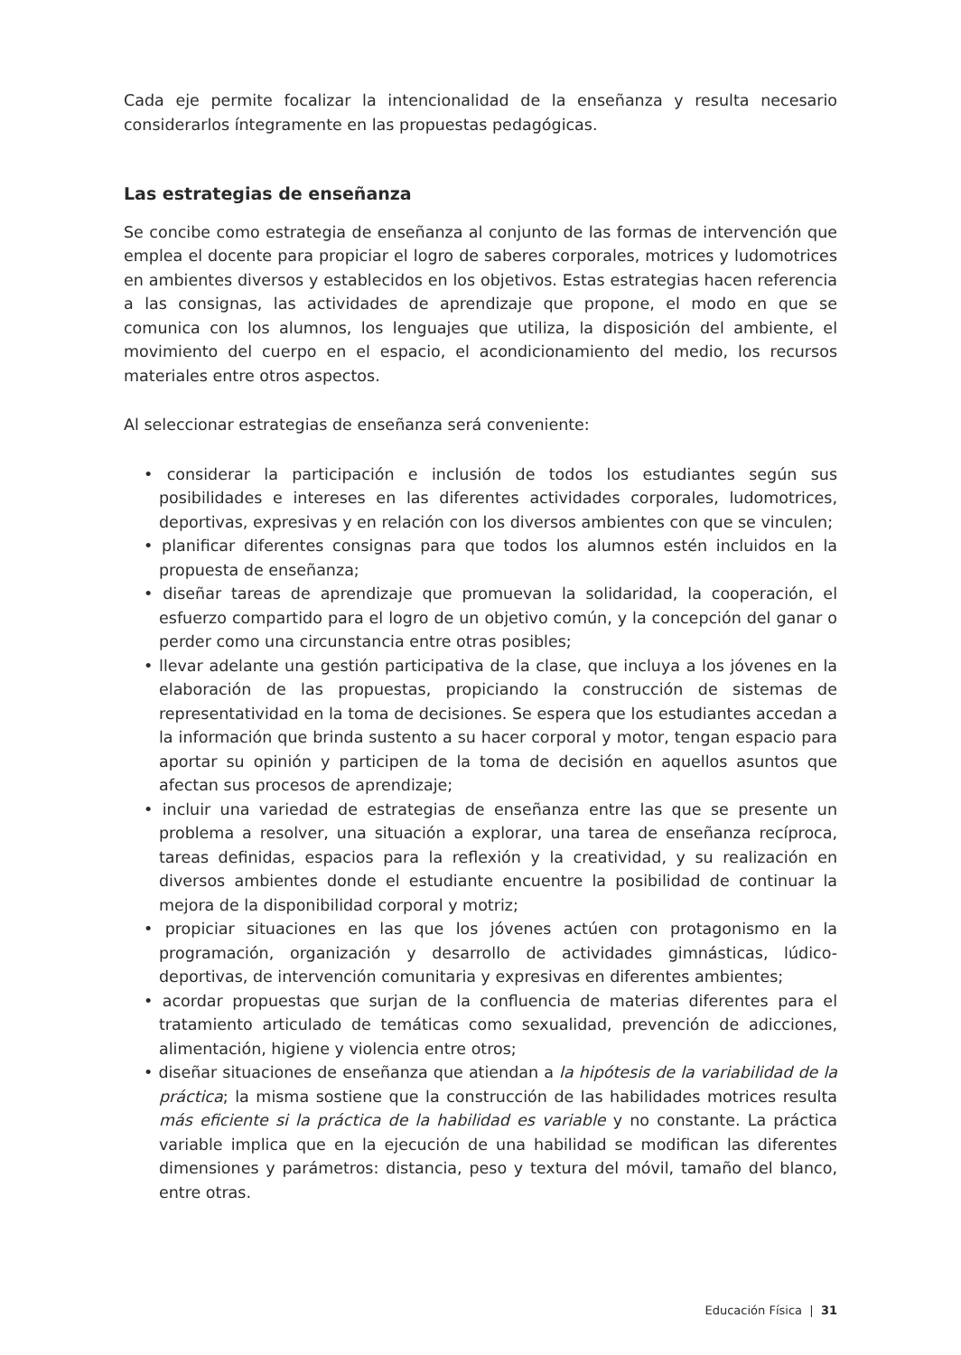Cada eje permite focalizar la intencionalidad de la enseñanza y resulta necesario considerarlos íntegramente en las propuestas pedagógicas.
Las estrategias de enseñanza
Se concibe como estrategia de enseñanza al conjunto de las formas de intervención que emplea el docente para propiciar el logro de saberes corporales, motrices y ludomotrices en ambientes diversos y establecidos en los objetivos. Estas estrategias hacen referencia a las consignas, las actividades de aprendizaje que propone, el modo en que se comunica con los alumnos, los lenguajes que utiliza, la disposición del ambiente, el movimiento del cuerpo en el espacio, el acondicionamiento del medio, los recursos materiales entre otros aspectos.
Al seleccionar estrategias de enseñanza será conveniente:
• considerar la participación e inclusión de todos los estudiantes según sus posibilidades e intereses en las diferentes actividades corporales, ludomotrices, deportivas, expresivas y en relación con los diversos ambientes con que se vinculen;
• planificar diferentes consignas para que todos los alumnos estén incluidos en la propuesta de enseñanza;
• diseñar tareas de aprendizaje que promuevan la solidaridad, la cooperación, el esfuerzo compartido para el logro de un objetivo común, y la concepción del ganar o perder como una circunstancia entre otras posibles;
• llevar adelante una gestión participativa de la clase, que incluya a los jóvenes en la elaboración de las propuestas, propiciando la construcción de sistemas de representatividad en la toma de decisiones. Se espera que los estudiantes accedan a la información que brinda sustento a su hacer corporal y motor, tengan espacio para aportar su opinión y participen de la toma de decisión en aquellos asuntos que afectan sus procesos de aprendizaje;
• incluir una variedad de estrategias de enseñanza entre las que se presente un problema a resolver, una situación a explorar, una tarea de enseñanza recíproca, tareas definidas, espacios para la reflexión y la creatividad, y su realización en diversos ambientes donde el estudiante encuentre la posibilidad de continuar la mejora de la disponibilidad corporal y motriz;
• propiciar situaciones en las que los jóvenes actúen con protagonismo en la programación, organización y desarrollo de actividades gimnásticas, lúdico-deportivas, de intervención comunitaria y expresivas en diferentes ambientes;
• acordar propuestas que surjan de la confluencia de materias diferentes para el tratamiento articulado de temáticas como sexualidad, prevención de adicciones, alimentación, higiene y violencia entre otros;
• diseñar situaciones de enseñanza que atiendan a la hipótesis de la variabilidad de la práctica; la misma sostiene que la construcción de las habilidades motrices resulta más eficiente si la práctica de la habilidad es variable y no constante. La práctica variable implica que en la ejecución de una habilidad se modifican las diferentes dimensiones y parámetros: distancia, peso y textura del móvil, tamaño del blanco, entre otras.
Educación Física | 31